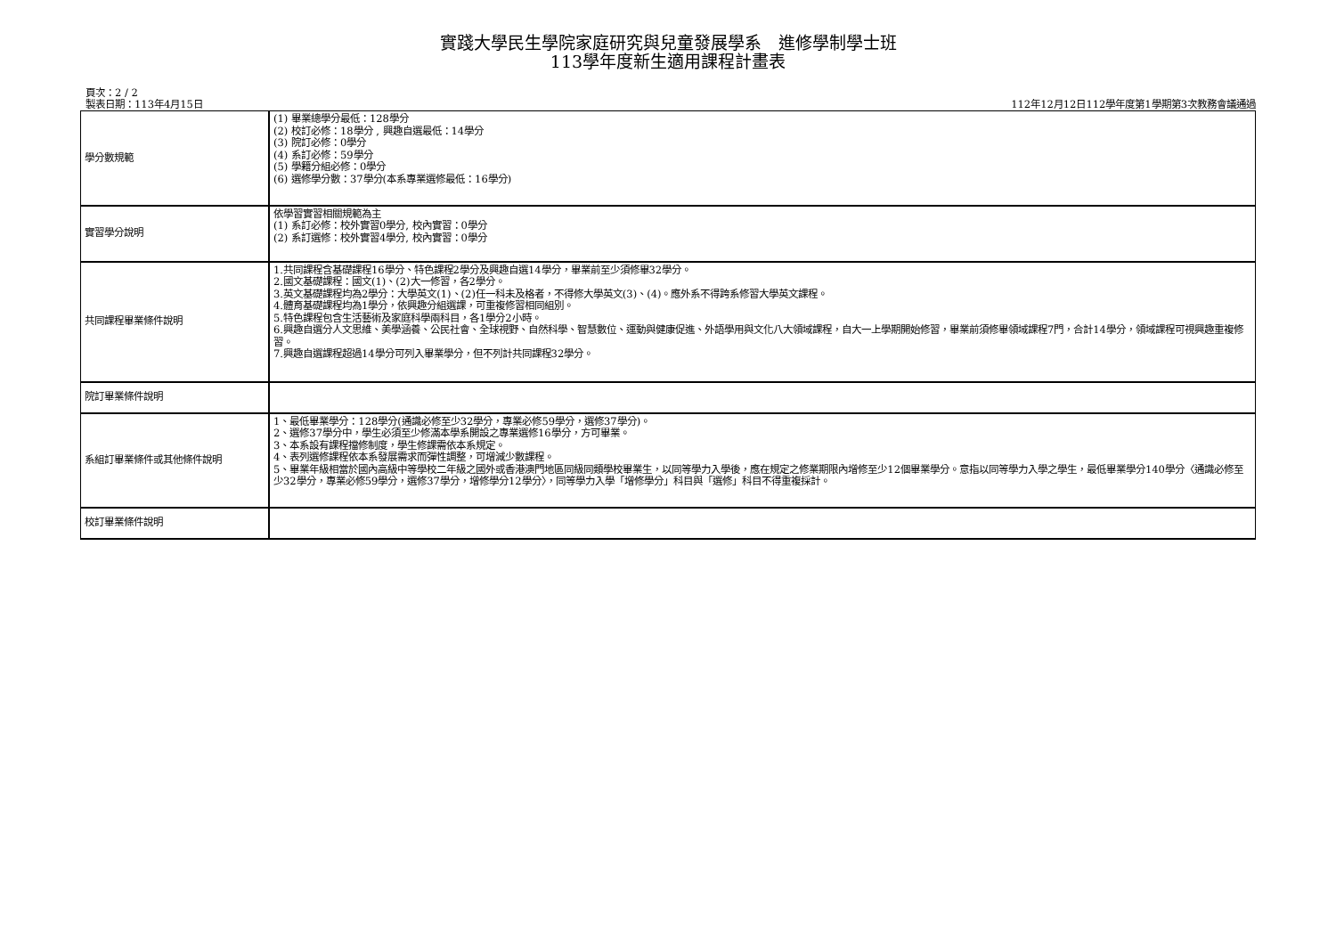實踐大學民生學院家庭研究與兒童發展學系　進修學制學士班
113學年度新生適用課程計畫表
頁次：2 / 2
製表日期：113年4月15日
112年12月12日112學年度第1學期第3次教務會議通過
| 學分數規範 | (1) 畢業總學分最低：128學分 (2) 校訂必修：18學分 , 興趣自選最低：14學分 (3) 院訂必修：0學分 (4) 系訂必修：59學分 (5) 學籍分組必修：0學分 (6) 選修學分數：37學分(本系專業選修最低：16學分) |
| 實習學分說明 | 依學習實習相關規範為主 (1) 系訂必修：校外實習0學分, 校內實習：0學分 (2) 系訂選修：校外實習4學分, 校內實習：0學分 |
| 共同課程畢業條件說明 | 1.共同課程含基礎課程16學分、特色課程2學分及興趣自選14學分，畢業前至少須修畢32學分。 2.國文基礎課程：國文(1)、(2)大一修習，各2學分。 3.英文基礎課程均為2學分：大學英文(1)、(2)任一科未及格者，不得修大學英文(3)、(4)。應外系不得跨系修習大學英文課程。 4.體育基礎課程均為1學分，依興趣分組選課，可重複修習相同組別。 5.特色課程包含生活藝術及家庭科學兩科目，各1學分2小時。 6.興趣自選分人文思維、美學涵養、公民社會、全球視野、自然科學、智慧數位、運動與健康促進、外語學用與文化八大領域課程，自大一上學期開始修習，畢業前須修畢領域課程7門，合計14學分，領域課程可視興趣重複修習。 7.興趣自選課程超過14學分可列入畢業學分，但不列計共同課程32學分。 |
| 院訂畢業條件說明 | |
| 系組訂畢業條件或其他條件說明 | 1、最低畢業學分：128學分(通識必修至少32學分，專業必修59學分，選修37學分)。 2、選修37學分中，學生必須至少修滿本學系開設之專業選修16學分，方可畢業。 3、本系設有課程擋修制度，學生修課需依本系規定。 4、表列選修課程依本系發展需求而彈性調整，可增減少數課程。 5、畢業年級相當於國內高級中等學校二年級之國外或香港澳門地區同級同類學校畢業生，以同等學力入學後，應在規定之修業期限內增修至少12個畢業學分。意指以同等學力入學之學生，最低畢業學分140學分〈通識必修至少32學分，專業必修59學分，選修37學分，增修學分12學分〉，同等學力入學「增修學分」科目與「選修」科目不得重複採計。 |
| 校訂畢業條件說明 | |